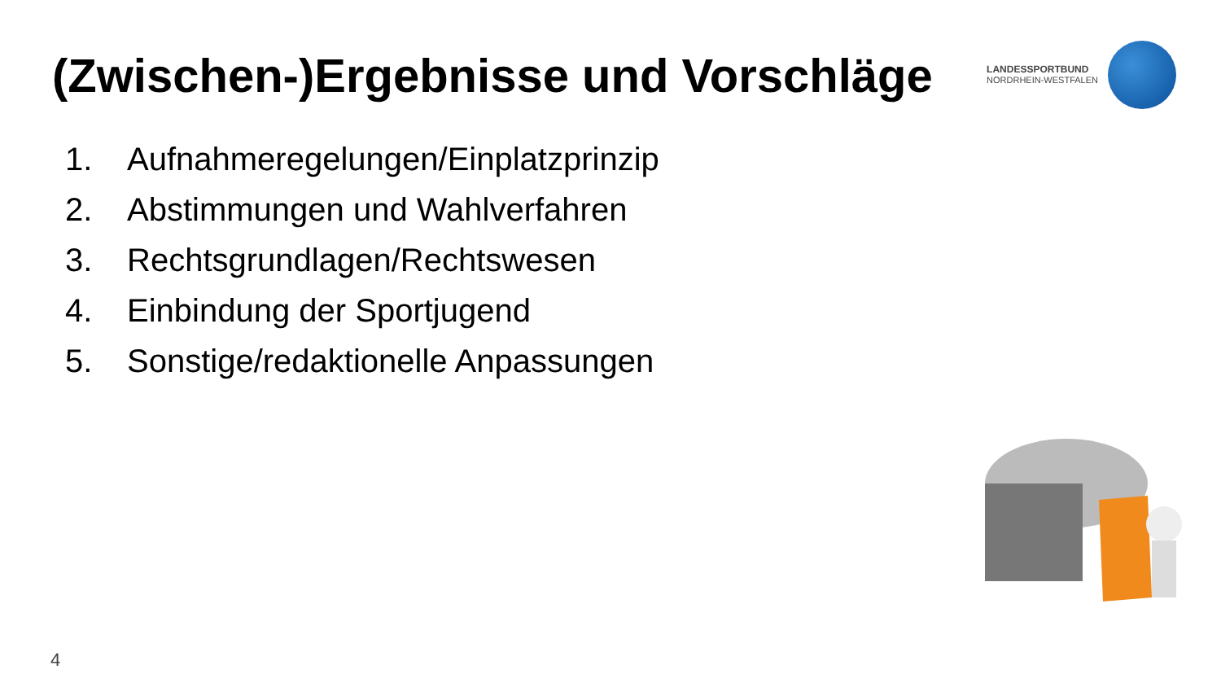(Zwischen-)Ergebnisse und Vorschläge
LANDESSPORTBUND
NORDRHEIN-WESTFALEN
1. Aufnahmeregelungen/Einplatzprinzip
2. Abstimmungen und Wahlverfahren
3. Rechtsgrundlagen/Rechtswesen
4. Einbindung der Sportjugend
5. Sonstige/redaktionelle Anpassungen
4